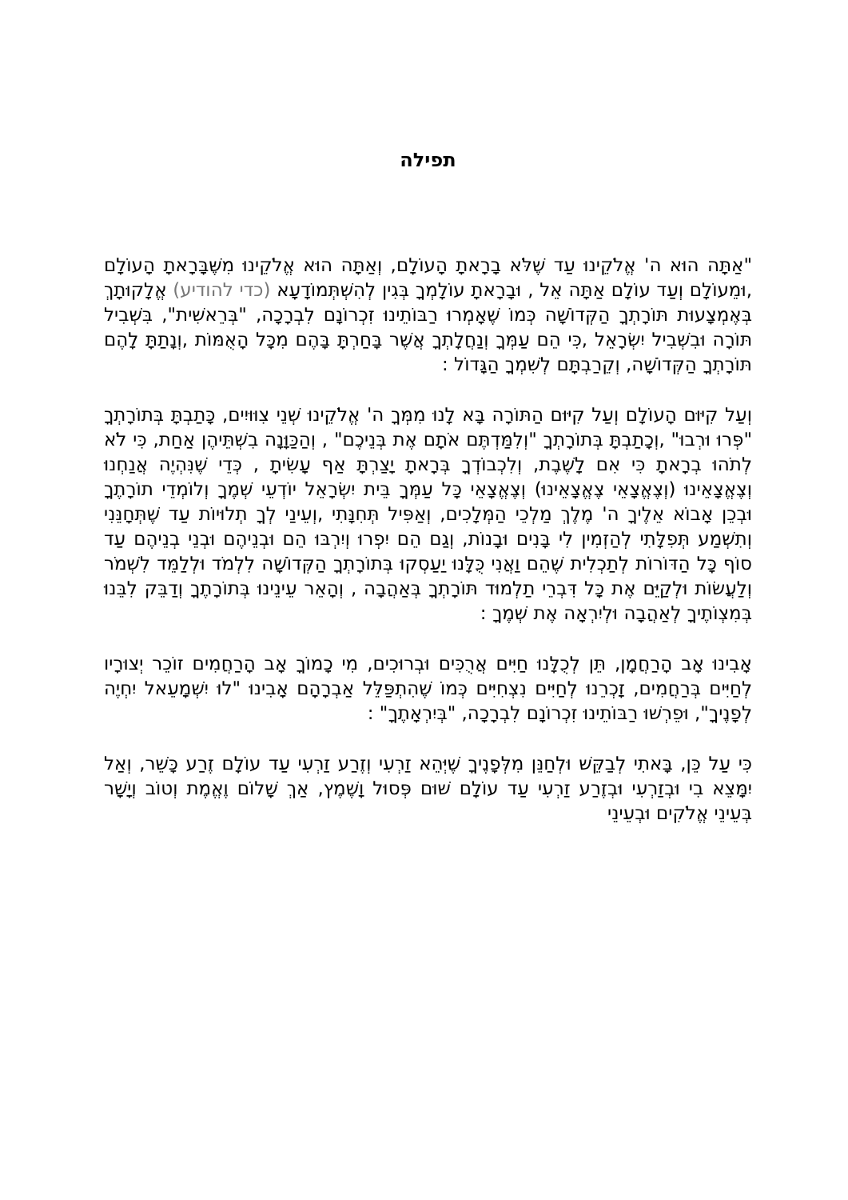תפילה
"אַתָּה הוּא ה' אֱלֹקֵינוּ עַד שֶׁלֹּא בָרָאתָ הָעוֹלָם, וְאַתָּה הוּא אֱלֹקֵינוּ מִשֶּׁבָּרָאתָ הָעוֹלָם ,וּמֵעוֹלָם וְעַד עוֹלָם אַתָּה אֵל , וּבָרָאתָ עוֹלָמְךָ בְּגִין לְהִשְׁתְּמוֹדָעָא (כדי להודיע) אֱלָקוּתָךְ בְּאֶמְצָעוּת תּוֹרָתְךָ הַקְּדוֹשָׁה כְּמוֹ שֶׁאָמְרוּ רַבּוֹתֵינוּ זִכְרוֹנָם לִבְרָכָה, "בְּרֵאשִׁית", בִּשְׁבִיל תּוֹרָה וּבִשְׁבִיל יִשְׂרָאֵל ,כִּי הֵם עַמְּךָ וְנַחֲלָתְךָ אֲשֶׁר בָּחַרְתָּ בָּהֶם מִכָּל הָאֻמּוֹת ,וְנָתַתָּ לָהֶם תּוֹרָתְךָ הַקְּדוֹשָׁה, וְקֵרַבְתָּם לְשִׁמְךָ הַגָּדוֹל :
וְעַל קִיּוּם הָעוֹלָם וְעַל קִיּוּם הַתּוֹרָה בָּא לָנוּ מִמְּךָ ה' אֱלֹקֵינוּ שְׁנֵי צִוּוּיִים, כָּתַבְתָּ בְּתוֹרָתְךָ "פְּרוּ וּרְבוּ" ,וְכָתַבְתָּ בְּתוֹרָתְךָ "וְלִמַּדְתֶּם אֹתָם אֶת בְּנֵיכֶם" , וְהַכַּוָּנָה בִשְׁתֵּיהֶן אַחַת, כִּי לֹא לְתֹהוּ בְרָאתָ כִּי אִם לָשֶׁבֶת, וְלִכְבוֹדְךָ בְּרָאתָ יָצַרְתָּ אַף עָשִׂיתָ , כְּדֵי שֶׁנִּהְיֶה אֲנַחְנוּ וְצֶאֱצָאֵינוּ (וְצֶאֱצָאֵי צֶאֱצָאֵינוּ) וְצֶאֱצָאֵי כָּל עַמְּךָ בֵּית יִשְׂרָאֵל יוֹדְעֵי שְׁמֶךָ וְלוֹמְדֵי תוֹרָתֶךָ וּבְכֵן אָבוֹא אֵלֶיךָ ה' מֶלֶךְ מַלְכֵי הַמְּלָכִים, וְאַפִּיל תְּחִנָּתִי ,וְעֵינַי לְךָ תְלוּיוֹת עַד שֶׁתְּחָנֵּנִי וְתִשְׁמַע תְּפִלָּתִי לְהַזְמִין לִי בָּנִים וּבָנוֹת, וְגַם הֵם יִפְרוּ וְיִרְבּוּ הֵם וּבְנֵיהֶם וּבְנֵי בְנֵיהֶם עַד סוֹף כָּל הַדּוֹרוֹת לְתַכְלִית שֶׁהֵם וַאֲנִי כֻּלָּנוּ יַעַסְקוּ בְּתוֹרָתְךָ הַקְּדוֹשָׁה לִלְמֹד וּלְלַמֵּד לִשְׁמֹר וְלַעֲשׂוֹת וּלְקַיֵּם אֶת כָּל דִּבְרֵי תַלְמוּד תּוֹרָתְךָ בְּאַהֲבָה , וְהָאֵר עֵינֵינוּ בְּתוֹרָתֶךָ וְדַבֵּק לִבֵּנוּ בְּמִצְוֹתֶיךָ לְאַהֲבָה וּלְיִרְאָה אֶת שְׁמֶךָ :
אָבִינוּ אָב הָרַחֲמָן, תֵּן לְכֻלָּנוּ חַיִּים אֲרֻכִּים וּבְרוּכִים, מִי כָמוֹךָ אָב הָרַחֲמִים זוֹכֵר יְצוּרָיו לְחַיִּים בְּרַחֲמִים, זָכְרֵנוּ לְחַיִּים נִצְחִיִּים כְּמוֹ שֶׁהִתְפַּלֵּל אַבְרָהָם אָבִינוּ "לוּ יִשְׁמָעֵאל יִחְיֶה לְפָנֶיךָ", וּפֵרְשׁוּ רַבּוֹתֵינוּ זִכְרוֹנָם לִבְרָכָה, "בְּיִרְאָתֶךָ" :
כִּי עַל כֵּן, בָּאתִי לְבַקֵּשׁ וּלְחַנֵּן מִלְּפָנֶיךָ שֶׁיְּהֵא זַרְעִי וְזֶרַע זַרְעִי עַד עוֹלָם זֶרַע כָּשֵׁר, וְאַל יִמָּצֵא בִי וּבְזַרְעִי וּבְזֶרַע זַרְעִי עַד עוֹלָם שׁוּם פְּסוּל וָשֶׁמֶץ, אַךְ שָׁלוֹם וֶאֱמֶת וְטוֹב וְיָשָׁר בְּעֵינֵי אֱלֹקִים וּבְעֵינֵי